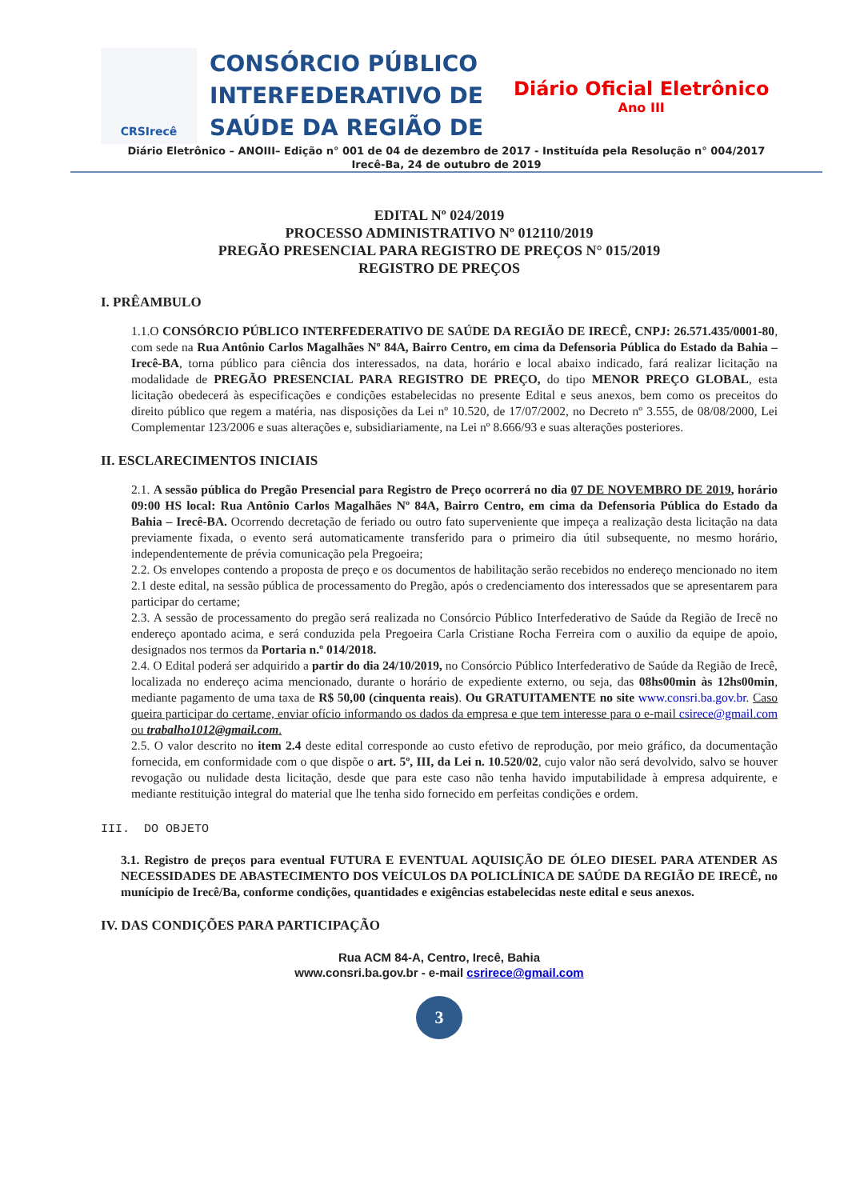CRSIrecê
CONSÓRCIO PÚBLICO INTERFEDERATIVO DE SAÚDE DA REGIÃO DE
Diário Oficial Eletrônico
Ano III
Diário Eletrônico – ANOIII– Edição n° 001 de 04 de dezembro de 2017 - Instituída pela Resolução n° 004/2017
Irecê-Ba, 24 de outubro de 2019
EDITAL Nº 024/2019
PROCESSO ADMINISTRATIVO Nº 012110/2019
PREGÃO PRESENCIAL PARA REGISTRO DE PREÇOS N° 015/2019
REGISTRO DE PREÇOS
I. PRÊAMBULO
1.1.O CONSÓRCIO PÚBLICO INTERFEDERATIVO DE SAÚDE DA REGIÃO DE IRECÊ, CNPJ: 26.571.435/0001-80, com sede na Rua Antônio Carlos Magalhães Nº 84A, Bairro Centro, em cima da Defensoria Pública do Estado da Bahia – Irecê-BA, torna público para ciência dos interessados, na data, horário e local abaixo indicado, fará realizar licitação na modalidade de PREGÃO PRESENCIAL PARA REGISTRO DE PREÇO, do tipo MENOR PREÇO GLOBAL, esta licitação obedecerá às especificações e condições estabelecidas no presente Edital e seus anexos, bem como os preceitos do direito público que regem a matéria, nas disposições da Lei nº 10.520, de 17/07/2002, no Decreto nº 3.555, de 08/08/2000, Lei Complementar 123/2006 e suas alterações e, subsidiariamente, na Lei nº 8.666/93 e suas alterações posteriores.
II. ESCLARECIMENTOS INICIAIS
2.1. A sessão pública do Pregão Presencial para Registro de Preço ocorrerá no dia 07 DE NOVEMBRO DE 2019, horário 09:00 HS local: Rua Antônio Carlos Magalhães Nº 84A, Bairro Centro, em cima da Defensoria Pública do Estado da Bahia – Irecê-BA. Ocorrendo decretação de feriado ou outro fato superveniente que impeça a realização desta licitação na data previamente fixada, o evento será automaticamente transferido para o primeiro dia útil subsequente, no mesmo horário, independentemente de prévia comunicação pela Pregoeira;
2.2. Os envelopes contendo a proposta de preço e os documentos de habilitação serão recebidos no endereço mencionado no item 2.1 deste edital, na sessão pública de processamento do Pregão, após o credenciamento dos interessados que se apresentarem para participar do certame;
2.3. A sessão de processamento do pregão será realizada no Consórcio Público Interfederativo de Saúde da Região de Irecê no endereço apontado acima, e será conduzida pela Pregoeira Carla Cristiane Rocha Ferreira com o auxilio da equipe de apoio, designados nos termos da Portaria n.º 014/2018.
2.4. O Edital poderá ser adquirido a partir do dia 24/10/2019, no Consórcio Público Interfederativo de Saúde da Região de Irecê, localizada no endereço acima mencionado, durante o horário de expediente externo, ou seja, das 08hs00min às 12hs00min, mediante pagamento de uma taxa de R$ 50,00 (cinquenta reais). Ou GRATUITAMENTE no site www.consri.ba.gov.br. Caso queira participar do certame, enviar ofício informando os dados da empresa e que tem interesse para o e-mail csirece@gmail.com ou trabalho1012@gmail.com.
2.5. O valor descrito no item 2.4 deste edital corresponde ao custo efetivo de reprodução, por meio gráfico, da documentação fornecida, em conformidade com o que dispõe o art. 5º, III, da Lei n. 10.520/02, cujo valor não será devolvido, salvo se houver revogação ou nulidade desta licitação, desde que para este caso não tenha havido imputabilidade à empresa adquirente, e mediante restituição integral do material que lhe tenha sido fornecido em perfeitas condições e ordem.
III. DO OBJETO
3.1. Registro de preços para eventual FUTURA E EVENTUAL AQUISIÇÃO DE ÓLEO DIESEL PARA ATENDER AS NECESSIDADES DE ABASTECIMENTO DOS VEÍCULOS DA POLICLÍNICA DE SAÚDE DA REGIÃO DE IRECÊ, no munícipio de Irecê/Ba, conforme condições, quantidades e exigências estabelecidas neste edital e seus anexos.
IV. DAS CONDIÇÕES PARA PARTICIPAÇÃO
Rua ACM 84-A, Centro, Irecê, Bahia
www.consri.ba.gov.br - e-mail csrirece@gmail.com
3